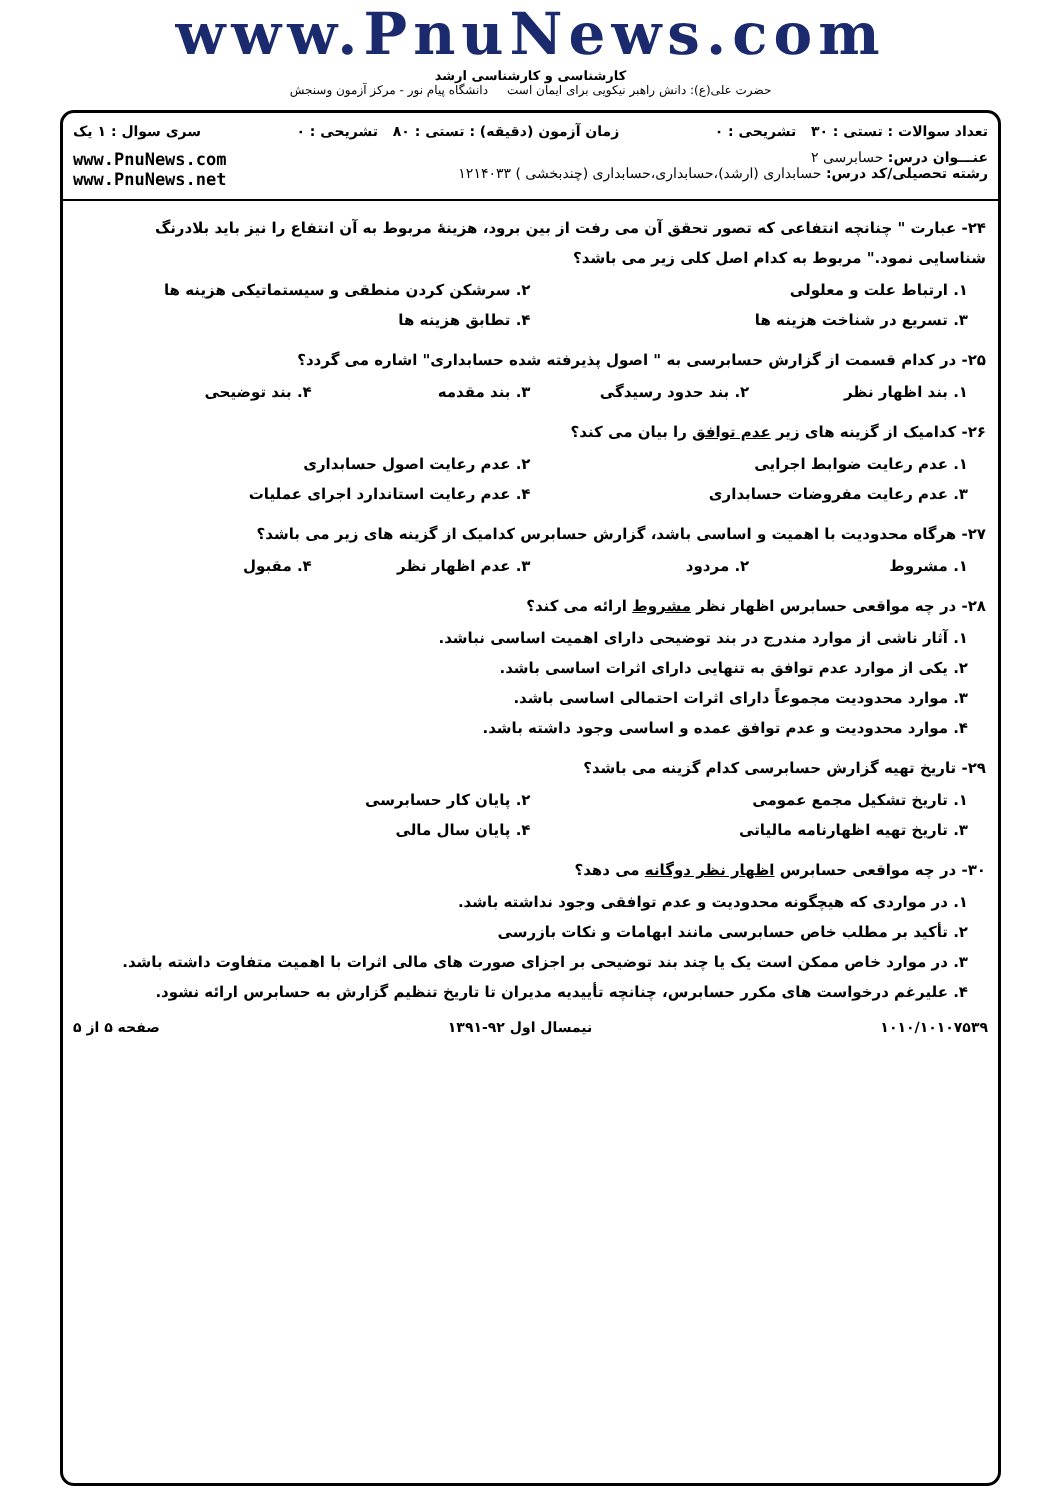www.PnuNews.com
کارشناسی و کارشناسی ارشد
حضرت علی(ع): دانش راهبر نیکویی برای ایمان است دانشگاه پیام نور - مرکز آزمون وسنجش
تعداد سوالات : تستی : ۳۰ تشریحی : ۰ زمان آزمون (دقیقه) : تستی : ۸۰ تشریحی : ۰ سری سوال : ۱ یک
عنـــوان درس: حسابرسی ۲
رشته تحصیلی/کد درس: حسابداری (ارشد)،حسابداری،حسابداری (چندبخشی ) ۱۲۱۴۰۳۳ www.PnuNews.com
www.PnuNews.net
۲۴- عبارت " چنانچه انتفاعی که تصور تحقق آن می رفت از بین برود، هزینهٔ مربوط به آن انتفاع را نیز باید بلادرنگ شناسایی نمود." مربوط به کدام اصل کلی زیر می باشد؟
۱. ارتباط علت و معلولی ۲. سرشکن کردن منطقی و سیستماتیکی هزینه ها
۳. تسریع در شناخت هزینه ها ۴. تطابق هزینه ها
۲۵- در کدام قسمت از گزارش حسابرسی به " اصول پذیرفته شده حسابداری" اشاره می گردد؟
۱. بند اظهار نظر ۲. بند حدود رسیدگی ۳. بند مقدمه ۴. بند توضیحی
۲۶- کدامیک از گزینه های زیر عدم توافق را بیان می کند؟
۱. عدم رعایت ضوابط اجرایی ۲. عدم رعایت اصول حسابداری
۳. عدم رعایت مفروضات حسابداری ۴. عدم رعایت استاندارد اجرای عملیات
۲۷- هرگاه محدودیت با اهمیت و اساسی باشد، گزارش حسابرس کدامیک از گزینه های زیر می باشد؟
۱. مشروط ۲. مردود ۳. عدم اظهار نظر ۴. مقبول
۲۸- در چه مواقعی حسابرس اظهار نظر مشروط ارائه می کند؟
۱. آثار ناشی از موارد مندرج در بند توضیحی دارای اهمیت اساسی نباشد.
۲. یکی از موارد عدم توافق به تنهایی دارای اثرات اساسی باشد.
۳. موارد محدودیت مجموعاً دارای اثرات احتمالی اساسی باشد.
۴. موارد محدودیت و عدم توافق عمده و اساسی وجود داشته باشد.
۲۹- تاریخ تهیه گزارش حسابرسی کدام گزینه می باشد؟
۱. تاریخ تشکیل مجمع عمومی ۲. پایان کار حسابرسی
۳. تاریخ تهیه اظهارنامه مالیاتی
۴. پایان سال مالی
۳۰- در چه مواقعی حسابرس اظهار نظر دوگانه می دهد؟
۱. در مواردی که هیچگونه محدودیت و عدم توافقی وجود نداشته باشد.
۲. تأکید بر مطلب خاص حسابرسی مانند ابهامات و نکات بازرسی
۳. در موارد خاص ممکن است یک یا چند بند توضیحی بر اجزای صورت های مالی اثرات با اهمیت متفاوت داشته باشد.
۴. علیرغم درخواست های مکرر حسابرس، چنانچه تأییدیه مدیران تا تاریخ تنظیم گزارش به حسابرس ارائه نشود.
۱۰۱۰/۱۰۱۰۷۵۳۹ نیمسال اول ۹۲-۱۳۹۱ صفحه ۵ از ۵